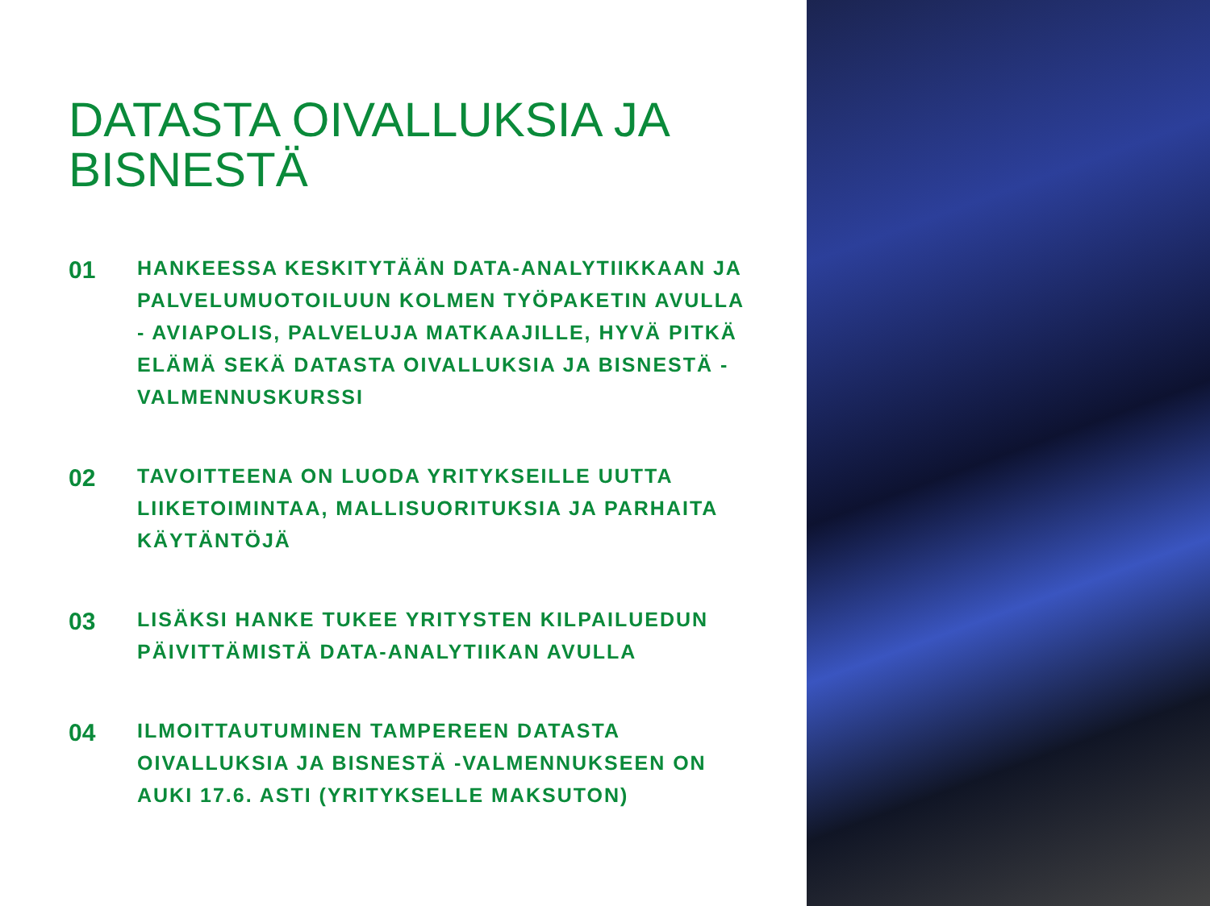DATASTA OIVALLUKSIA JA
BISNESTÄ
01
HANKEESSA KESKITYTÄÄN DATA-ANALYTIIKKAAN JA PALVELUMUOTOILUUN KOLMEN TYÖPAKETIN AVULLA - AVIAPOLIS, PALVELUJA MATKAAJILLE, HYVÄ PITKÄ ELÄMÄ SEKÄ DATASTA OIVALLUKSIA JA BISNESTÄ -VALMENNUSKURSSI
02
TAVOITTEENA ON LUODA YRITYKSEILLE UUTTA LIIKETOIMINTAA, MALLISUORITUKSIA JA PARHAITA KÄYTÄNTÖJÄ
03
LISÄKSI HANKE TUKEE YRITYSTEN KILPAILUEDUN PÄIVITTÄMISTÄ DATA-ANALYTIIKAN AVULLA
04
ILMOITTAUTUMINEN TAMPEREEN DATASTA OIVALLUKSIA JA BISNESTÄ -VALMENNUKSEEN ON AUKI 17.6. ASTI (YRITYKSELLE MAKSUTON)